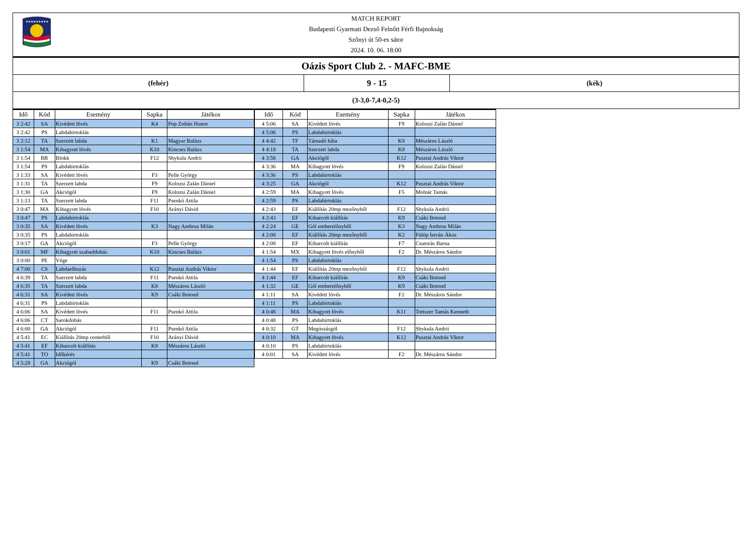★★★★★★★★★
MATCH REPORT
Budapesti Gyarmati Dezső Felnőtt Férfi Bajnokság
Szőnyi út 50-es sátor
2024. 10. 06. 18:00
Oázis Sport Club 2. - MAFC-BME
(fehér)
9 - 15
(kék)
(3-3,0-7,4-0,2-5)
| Idő | Kód | Esemény | Sapka | Játékos |
| --- | --- | --- | --- | --- |
| 3 2:42 | SA | Kivédett lövés | K4 | Pop Zoltán Hunor |
| 3 2:42 | PS | Labdabirtoklás | | |
| 3 2:12 | TA | Szerzett labda | K1 | Magyar Balázs |
| 3 1:54 | MA | Kihagyott lövés | K10 | Kincses Balázs |
| 3 1:54 | BR | Blokk | F12 | Shykula Andrii |
| 3 1:54 | PS | Labdabirtoklás | | |
| 3 1:33 | SA | Kivédett lövés | F3 | Pelle György |
| 3 1:31 | TA | Szerzett labda | F9 | Kolozsi Zalán Dániel |
| 3 1:30 | GA | Akciógól | F9 | Kolozsi Zalán Dániel |
| 3 1:13 | TA | Szerzett labda | F11 | Psenkó Attila |
| 3 0:47 | MA | Kihagyott lövés | F10 | Arányi Dávid |
| 3 0:47 | PS | Labdabirtoklás | | |
| 3 0:35 | SA | Kivédett lövés | K3 | Nagy Ambrus Milán |
| 3 0:35 | PS | Labdabirtoklás | | |
| 3 0:17 | GA | Akciógól | F3 | Pelle György |
| 3 0:01 | MF | Kihagyott szabaddobás | K10 | Kincses Balázs |
| 3 0:00 | PE | Vége | | |
| 4 7:00 | CS | Labdaelhozás | K12 | Pusztai András Viktor |
| 4 6:39 | TA | Szerzett labda | F11 | Psenkó Attila |
| 4 6:35 | TA | Szerzett labda | K8 | Mészáros László |
| 4 6:31 | SA | Kivédett lövés | K9 | Csáki Botond |
| 4 6:31 | PS | Labdabirtoklás | | |
| 4 6:06 | SA | Kivédett lövés | F11 | Psenkó Attila |
| 4 6:06 | CT | Sarokdobás | | |
| 4 6:00 | GA | Akciógól | F11 | Psenkó Attila |
| 4 5:41 | EC | Kiállítás 20mp centerből | F10 | Arányi Dávid |
| 4 5:41 | EF | Kiharcolt kiállítás | K8 | Mészáros László |
| 4 5:41 | TO | Időkérés | | |
| 4 5:28 | GA | Akciógól | K9 | Csáki Botond |
| Idő | Kód | Esemény | Sapka | Játékos |
| --- | --- | --- | --- | --- |
| 4 5:06 | SA | Kivédett lövés | F9 | Kolozsi Zalán Dániel |
| 4 5:06 | PS | Labdabirtoklás | | |
| 4 4:42 | TF | Támadó hiba | K8 | Mészáros László |
| 4 4:18 | TA | Szerzett labda | K8 | Mészáros László |
| 4 3:58 | GA | Akciógól | K12 | Pusztai András Viktor |
| 4 3:36 | MA | Kihagyott lövés | F9 | Kolozsi Zalán Dániel |
| 4 3:36 | PS | Labdabirtoklás | | |
| 4 3:25 | GA | Akciógól | K12 | Pusztai András Viktor |
| 4 2:59 | MA | Kihagyott lövés | F5 | Molnár Tamás |
| 4 2:59 | PS | Labdabirtoklás | | |
| 4 2:43 | EF | Kiállítás 20mp mezőnyből | F12 | Shykula Andrii |
| 4 2:43 | EF | Kiharcolt kiállítás | K9 | Csáki Botond |
| 4 2:24 | GE | Gól emberelőnyből | K3 | Nagy Ambrus Milán |
| 4 2:08 | EF | Kiállítás 20mp mezőnyből | K2 | Fülöp István Ákos |
| 4 2:08 | EF | Kiharcolt kiállítás | F7 | Csutorás Barna |
| 4 1:54 | MX | Kihagyott lövés előnyből | F2 | Dr. Mészáros Sándor |
| 4 1:54 | PS | Labdabirtoklás | | |
| 4 1:44 | EF | Kiállítás 20mp mezőnyből | F12 | Shykula Andrii |
| 4 1:44 | EF | Kiharcolt kiállítás | K9 | Csáki Botond |
| 4 1:32 | GE | Gól emberelőnyből | K9 | Csáki Botond |
| 4 1:11 | SA | Kivédett lövés | F2 | Dr. Mészáros Sándor |
| 4 1:11 | PS | Labdabirtoklás | | |
| 4 0:48 | MA | Kihagyott lövés | K11 | Tottszer Tamás Kenneth |
| 4 0:48 | PS | Labdabirtoklás | | |
| 4 0:32 | GT | Megúszásgól | F12 | Shykula Andrii |
| 4 0:10 | MA | Kihagyott lövés | K12 | Pusztai András Viktor |
| 4 0:10 | PS | Labdabirtoklás | | |
| 4 0:01 | SA | Kivédett lövés | F2 | Dr. Mészáros Sándor |